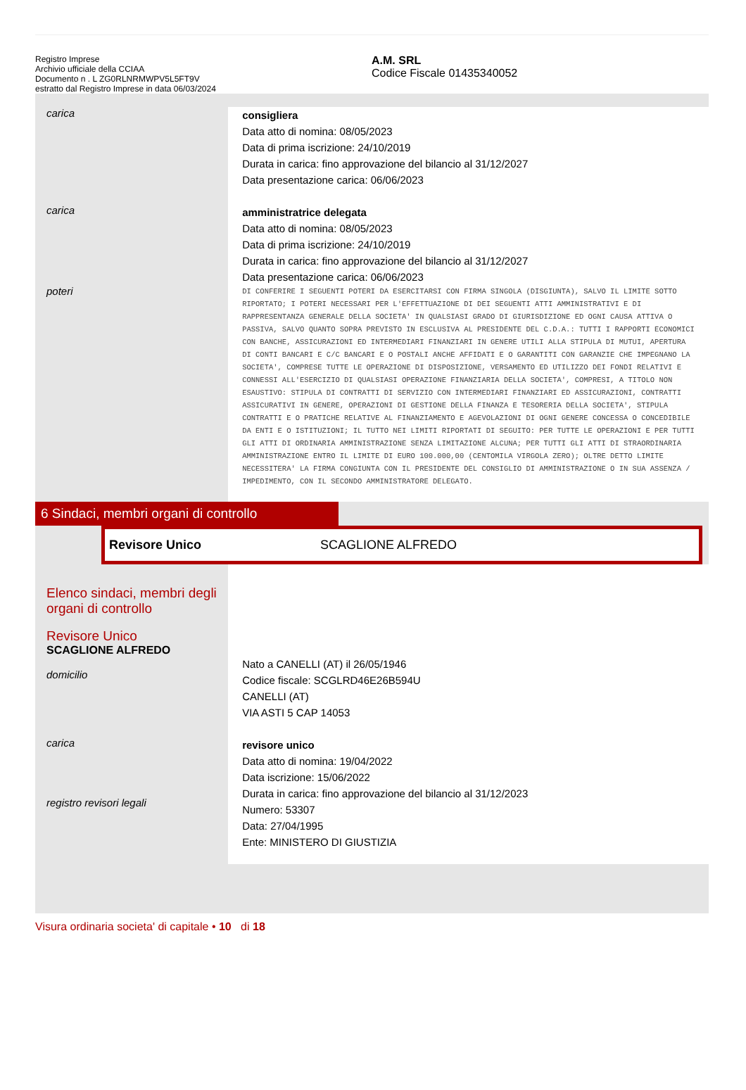Registro Imprese
Archivio ufficiale della CCIAA
Documento n . L ZG0RLNRMWPV5L5FT9V
estratto dal Registro Imprese in data 06/03/2024
A.M. SRL
Codice Fiscale 01435340052
carica
consigliera
Data atto di nomina: 08/05/2023
Data di prima iscrizione: 24/10/2019
Durata in carica: fino approvazione del bilancio al 31/12/2027
Data presentazione carica: 06/06/2023
carica
amministratrice delegata
Data atto di nomina: 08/05/2023
Data di prima iscrizione: 24/10/2019
Durata in carica: fino approvazione del bilancio al 31/12/2027
Data presentazione carica: 06/06/2023
poteri
DI CONFERIRE I SEGUENTI POTERI DA ESERCITARSI CON FIRMA SINGOLA (DISGIUNTA), SALVO IL LIMITE SOTTO RIPORTATO; I POTERI NECESSARI PER L'EFFETTUAZIONE DI DEI SEGUENTI ATTI AMMINISTRATIVI E DI RAPPRESENTANZA GENERALE DELLA SOCIETA' IN QUALSIASI GRADO DI GIURISDIZIONE ED OGNI CAUSA ATTIVA O PASSIVA, SALVO QUANTO SOPRA PREVISTO IN ESCLUSIVA AL PRESIDENTE DEL C.D.A.: TUTTI I RAPPORTI ECONOMICI CON BANCHE, ASSICURAZIONI ED INTERMEDIARI FINANZIARI IN GENERE UTILI ALLA STIPULA DI MUTUI, APERTURA DI CONTI BANCARI E C/C BANCARI E O POSTALI ANCHE AFFIDATI E O GARANTITI CON GARANZIE CHE IMPEGNANO LA SOCIETA', COMPRESE TUTTE LE OPERAZIONE DI DISPOSIZIONE, VERSAMENTO ED UTILIZZO DEI FONDI RELATIVI E CONNESSI ALL'ESERCIZIO DI QUALSIASI OPERAZIONE FINANZIARIA DELLA SOCIETA', COMPRESI, A TITOLO NON ESAUSTIVO: STIPULA DI CONTRATTI DI SERVIZIO CON INTERMEDIARI FINANZIARI ED ASSICURAZIONI, CONTRATTI ASSICURATIVI IN GENERE, OPERAZIONI DI GESTIONE DELLA FINANZA E TESORERIA DELLA SOCIETA', STIPULA CONTRATTI E O PRATICHE RELATIVE AL FINANZIAMENTO E AGEVOLAZIONI DI OGNI GENERE CONCESSA O CONCEDIBILE DA ENTI E O ISTITUZIONI; IL TUTTO NEI LIMITI RIPORTATI DI SEGUITO: PER TUTTE LE OPERAZIONI E PER TUTTI GLI ATTI DI ORDINARIA AMMINISTRAZIONE SENZA LIMITAZIONE ALCUNA; PER TUTTI GLI ATTI DI STRAORDINARIA AMMINISTRAZIONE ENTRO IL LIMITE DI EURO 100.000,00 (CENTOMILA VIRGOLA ZERO); OLTRE DETTO LIMITE NECESSITERA' LA FIRMA CONGIUNTA CON IL PRESIDENTE DEL CONSIGLIO DI AMMINISTRAZIONE O IN SUA ASSENZA / IMPEDIMENTO, CON IL SECONDO AMMINISTRATORE DELEGATO.
6 Sindaci, membri organi di controllo
Revisore Unico SCAGLIONE ALFREDO
Elenco sindaci, membri degli organi di controllo
Revisore Unico
SCAGLIONE ALFREDO
domicilio
Nato a CANELLI (AT) il 26/05/1946
Codice fiscale: SCGLRD46E26B594U
CANELLI (AT)
VIA ASTI 5 CAP 14053
carica
registro revisori legali
revisore unico
Data atto di nomina: 19/04/2022
Data iscrizione: 15/06/2022
Durata in carica: fino approvazione del bilancio al 31/12/2023
Numero: 53307
Data: 27/04/1995
Ente: MINISTERO DI GIUSTIZIA
Visura ordinaria societa' di capitale • 10 di 18